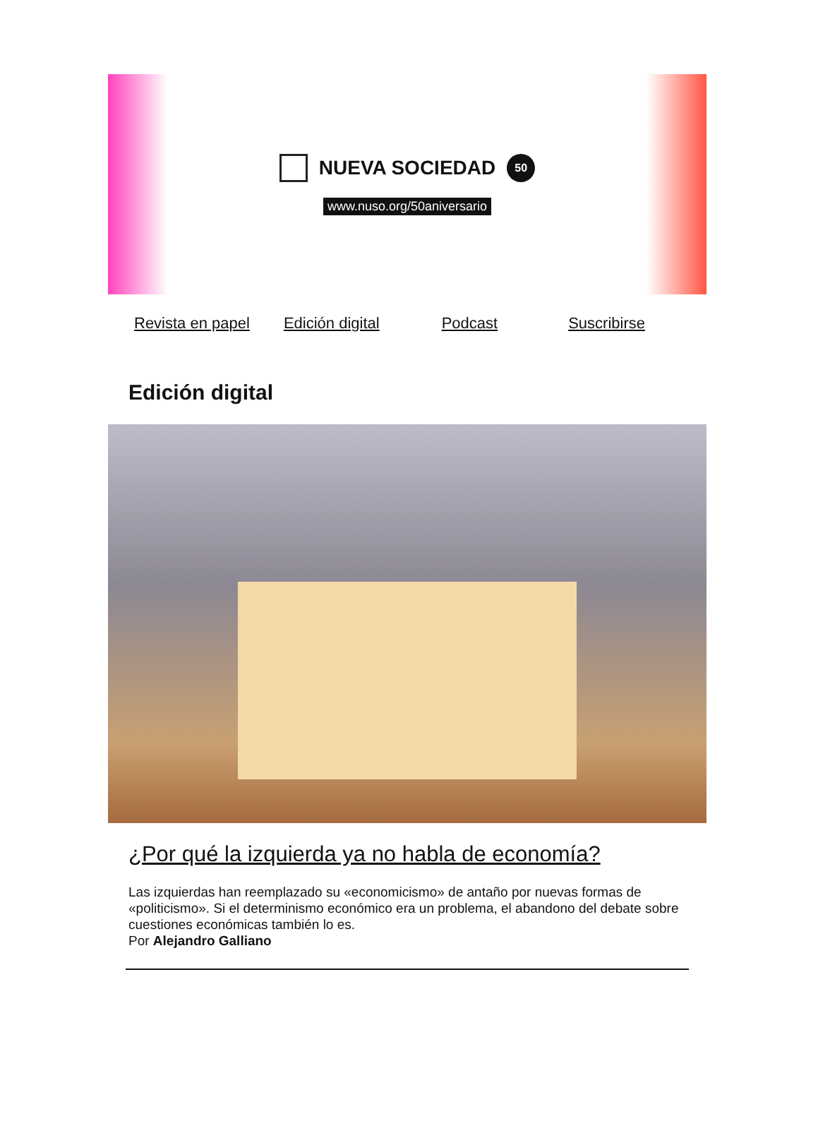NUEVA SOCIEDAD
50
www.nuso.org/50aniversario
Revista en papel Edición digital Podcast Suscribirse
Edición digital
¿Por qué la izquierda ya no habla de economía?
Las izquierdas han reemplazado su «economicismo» de antaño por nuevas formas de «politicismo». Si el determinismo económico era un problema, el abandono del debate sobre cuestiones económicas también lo es.
Por Alejandro Galliano